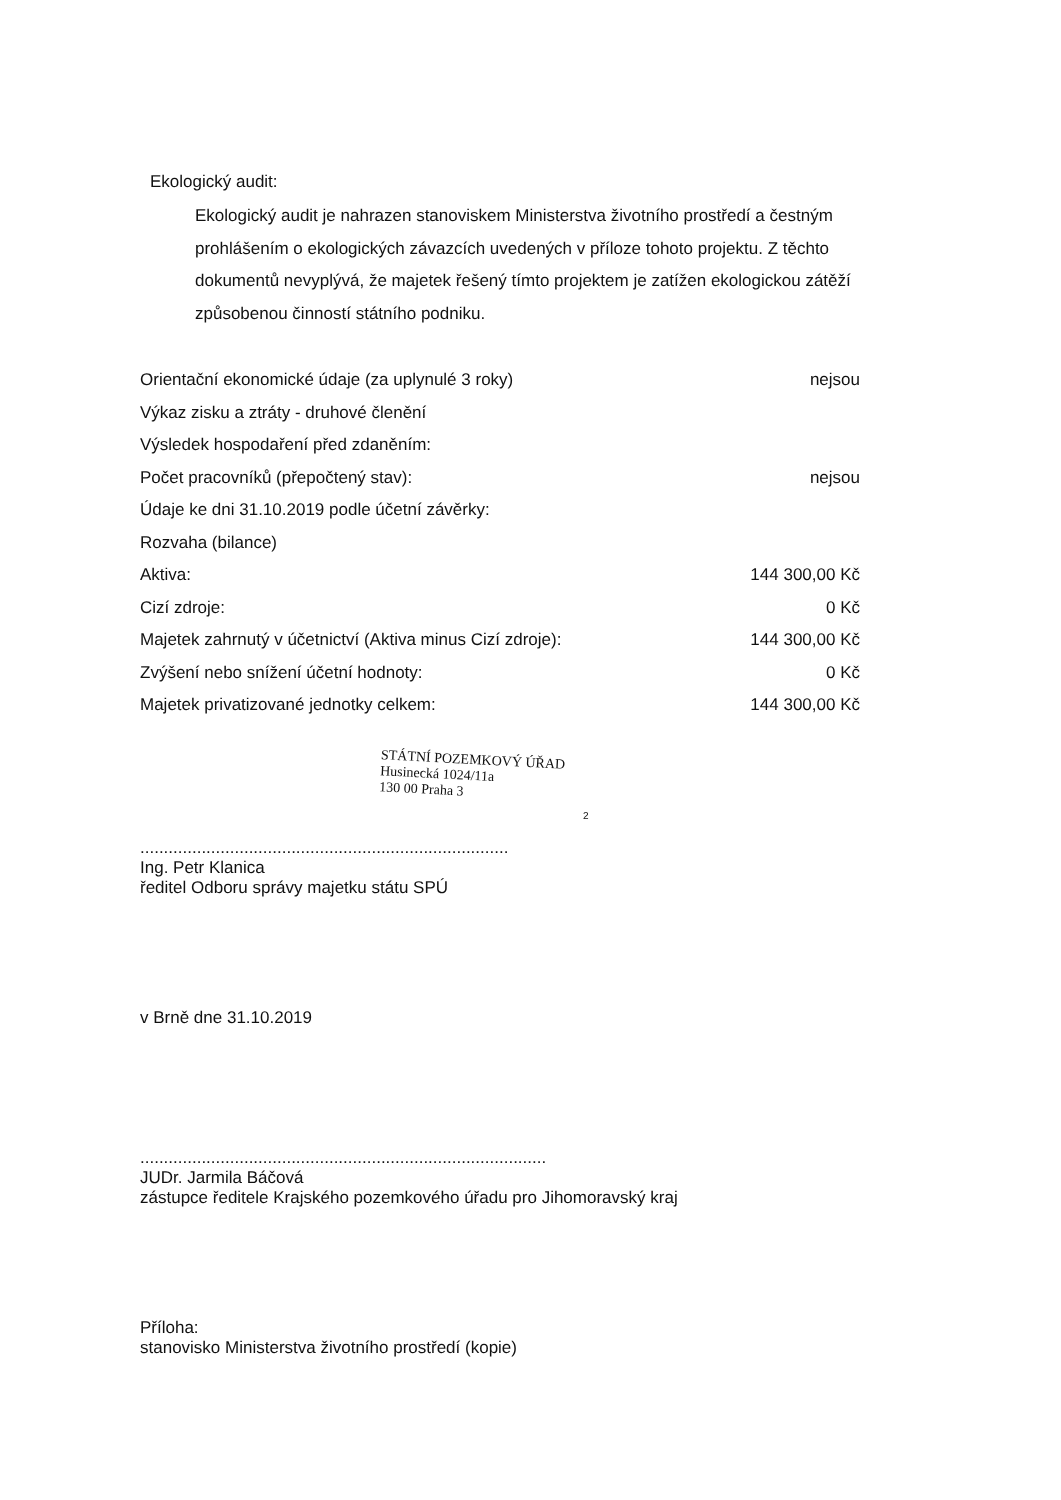Ekologický audit:
Ekologický audit je nahrazen stanoviskem Ministerstva životního prostředí a čestným prohlášením o ekologických závazcích uvedených v příloze tohoto projektu. Z těchto dokumentů nevyplývá, že majetek řešený tímto projektem je zatížen ekologickou zátěží způsobenou činností státního podniku.
| Orientační ekonomické údaje (za uplynulé 3 roky) | nejsou |
| Výkaz zisku a ztráty - druhové členění | |
| Výsledek hospodaření před zdaněním: | |
| Počet pracovníků (přepočtený stav): | nejsou |
| Údaje ke dni 31.10.2019 podle účetní závěrky: | |
| Rozvaha (bilance) | |
| Aktiva: | 144 300,00 Kč |
| Cizí zdroje: | 0 Kč |
| Majetek zahrnutý v účetnictví (Aktiva minus Cizí zdroje): | 144 300,00 Kč |
| Zvýšení nebo snížení účetní hodnoty: | 0 Kč |
| Majetek privatizované jednotky celkem: | 144 300,00 Kč |
STÁTNÍ POZEMKOVÝ ÚŘAD
Husinecká 1024/11a
130 00 Praha 3
2
..............................................................................
Ing. Petr Klanica
ředitel Odboru správy majetku státu SPÚ
v Brně dne 31.10.2019
......................................................................................
JUDr. Jarmila Báčová
zástupce ředitele Krajského pozemkového úřadu pro Jihomoravský kraj
Příloha:
stanovisko Ministerstva životního prostředí (kopie)